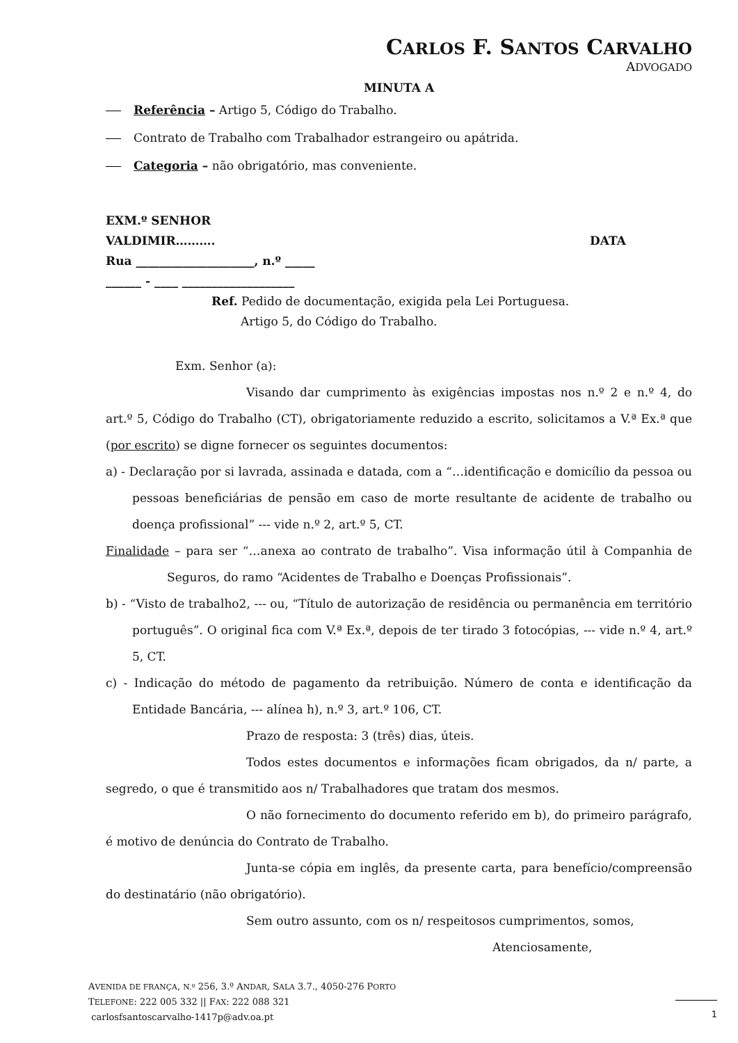CARLOS F. SANTOS CARVALHO
ADVOGADO
MINUTA A
Referência – Artigo 5, Código do Trabalho.
Contrato de Trabalho com Trabalhador estrangeiro ou apátrida.
Categoria – não obrigatório, mas conveniente.
EXM.º SENHOR
VALDIMIR………. DATA
Rua ____________________, n.º _____
______ - ____ ___________________
Ref. Pedido de documentação, exigida pela Lei Portuguesa.
Artigo 5, do Código do Trabalho.
Exm. Senhor (a):
Visando dar cumprimento às exigências impostas nos n.º 2 e n.º 4, do art.º 5, Código do Trabalho (CT), obrigatoriamente reduzido a escrito, solicitamos a V.ª Ex.ª que (por escrito) se digne fornecer os seguintes documentos:
a) - Declaração por si lavrada, assinada e datada, com a “…identificação e domicílio da pessoa ou pessoas beneficiárias de pensão em caso de morte resultante de acidente de trabalho ou doença profissional” --- vide n.º 2, art.º 5, CT.
Finalidade – para ser “…anexa ao contrato de trabalho”. Visa informação útil à Companhia de Seguros, do ramo “Acidentes de Trabalho e Doenças Profissionais”.
b) - “Visto de trabalho2, --- ou, “Título de autorização de residência ou permanência em território português”. O original fica com V.ª Ex.ª, depois de ter tirado 3 fotocópias, --- vide n.º 4, art.º 5, CT.
c) - Indicação do método de pagamento da retribuição. Número de conta e identificação da Entidade Bancária, --- alínea h), n.º 3, art.º 106, CT.
Prazo de resposta: 3 (três) dias, úteis.
Todos estes documentos e informações ficam obrigados, da n/ parte, a segredo, o que é transmitido aos n/ Trabalhadores que tratam dos mesmos.
O não fornecimento do documento referido em b), do primeiro parágrafo, é motivo de denúncia do Contrato de Trabalho.
Junta-se cópia em inglês, da presente carta, para benefício/compreensão do destinatário (não obrigatório).
Sem outro assunto, com os n/ respeitosos cumprimentos, somos,
Atenciosamente,
AVENIDA DE FRANÇA, N.º 256, 3.º ANDAR, SALA 3.7., 4050-276 PORTO
TELEFONE: 222 005 332 || FAX: 222 088 321
carlosfsantoscarvalho-1417p@adv.oa.pt
1